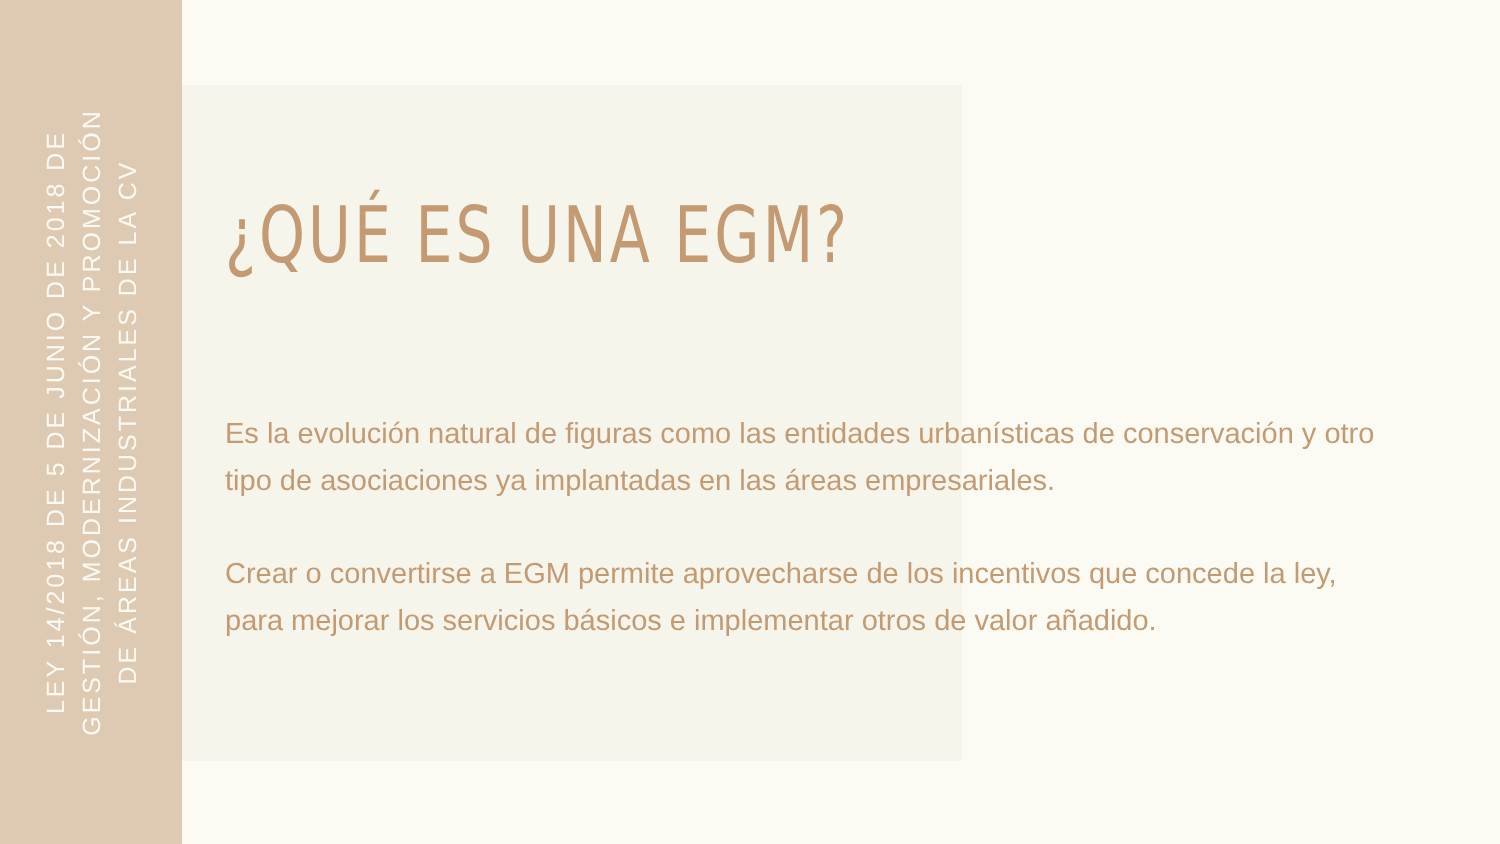LEY 14/2018 DE 5 DE JUNIO DE 2018 DE GESTIÓN, MODERNIZACIÓN Y PROMOCIÓN DE ÁREAS INDUSTRIALES DE LA CV
¿QUÉ ES UNA EGM?
Es la evolución natural de figuras como las entidades urbanísticas de conservación y otro tipo de asociaciones ya implantadas en las áreas empresariales.
Crear o convertirse a EGM permite aprovecharse de los incentivos que concede la ley, para mejorar los servicios básicos e implementar otros de valor añadido.